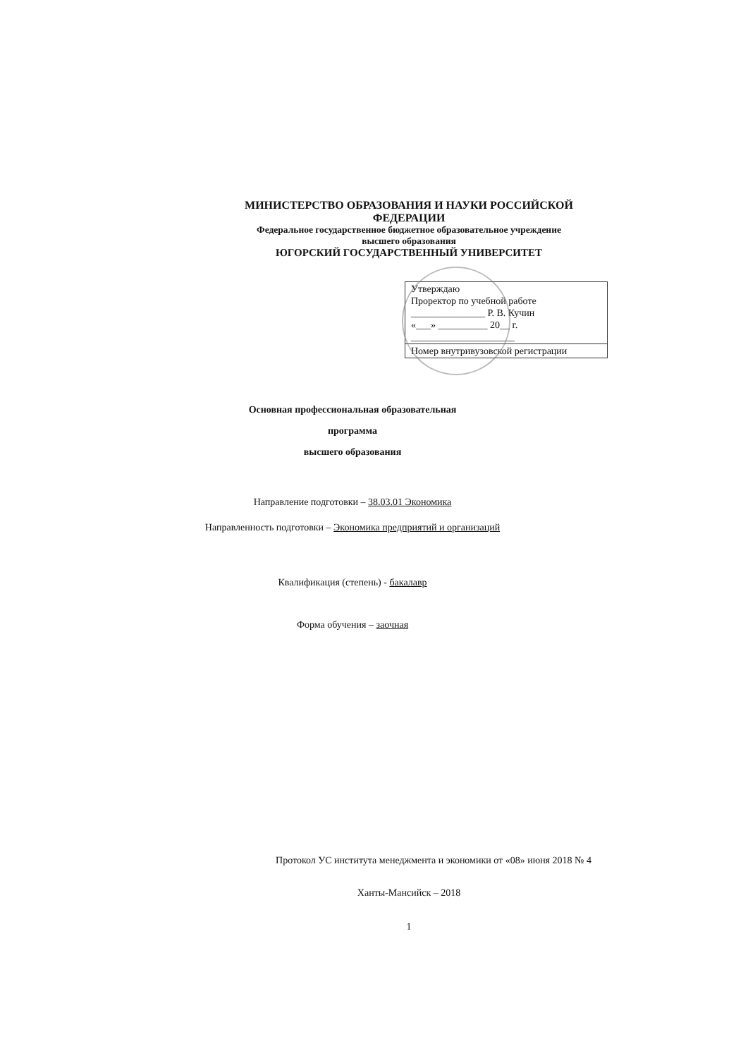МИНИСТЕРСТВО ОБРАЗОВАНИЯ И НАУКИ РОССИЙСКОЙ ФЕДЕРАЦИИ
Федеральное государственное бюджетное образовательное учреждение
высшего образования
ЮГОРСКИЙ ГОСУДАРСТВЕННЫЙ УНИВЕРСИТЕТ
| Утверждаю Проректор по учебной работе _______________ Р. В. Кучин «___» __________ 20__ г. _____________________ |
| Номер внутривузовской регистрации |
Основная профессиональная образовательная программа
высшего образования
Направление подготовки – 38.03.01 Экономика
Направленность подготовки – Экономика предприятий и организаций
Квалификация (степень) - бакалавр
Форма обучения – заочная
Протокол УС института менеджмента и экономики от «08» июня 2018 № 4
Ханты-Мансийск – 2018
1